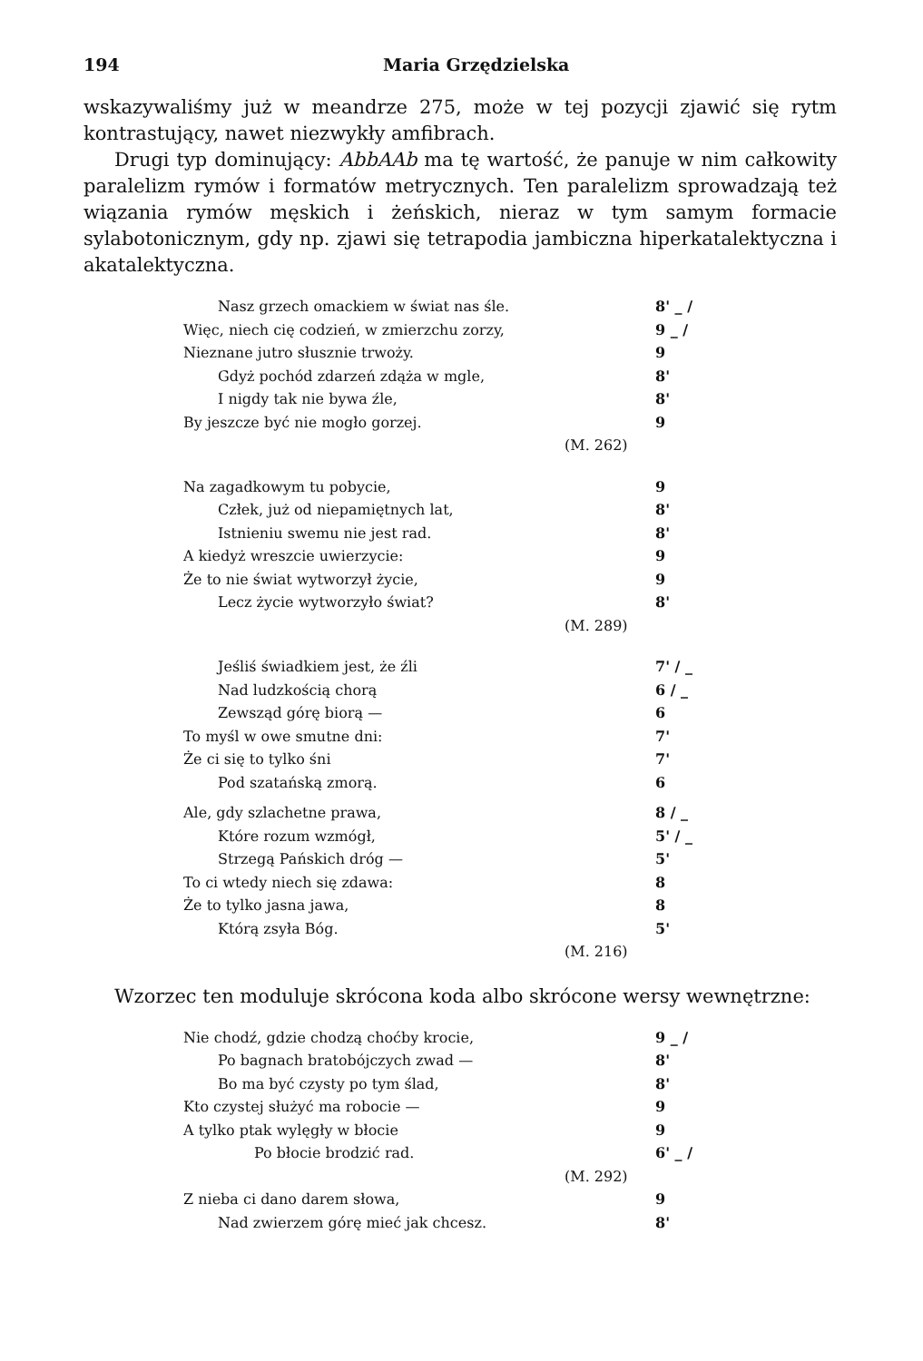194 Maria Grzędzielska
wskazywaliśmy już w meandrze 275, może w tej pozycji zjawić się rytm kontrastujący, nawet niezwykły amfibrach.
Drugi typ dominujący: AbbAAb ma tę wartość, że panuje w nim całkowity paralelizm rymów i formatów metrycznych. Ten paralelizm sprowadzają też wiązania rymów męskich i żeńskich, nieraz w tym samym formacie sylabotonicznym, gdy np. zjawi się tetrapodia jambiczna hiperkatalektyczna i akatalektyczna.
Nasz grzech omackiem w świat nas śle. 8' _ /
Więc, niech cię codzień, w zmierzchu zorzy, 9 _ /
Nieznane jutro słusznie trwoży. 9
Gdyż pochód zdarzeń zdąża w mgle, 8'
I nigdy tak nie bywa źle, 8'
By jeszcze być nie mogło gorzej. 9
(M. 262)
Na zagadkowym tu pobycie, 9
Człek, już od niepamiętnych lat, 8'
Istnieniu swemu nie jest rad. 8'
A kiedyż wreszcie uwierzycie: 9
Że to nie świat wytworzył życie, 9
Lecz życie wytworzyło świat? 8'
(M. 289)
Jeśliś świadkiem jest, że źli 7' / _
Nad ludzkością chorą 6 / _
Zewsząd górę biorą — 6
To myśl w owe smutne dni: 7'
Że ci się to tylko śni 7'
Pod szatańską zmorą. 6
Ale, gdy szlachetne prawa, 8 / _
Które rozum wzmógł, 5' / _
Strzegą Pańskich dróg — 5'
To ci wtedy niech się zdawa: 8
Że to tylko jasna jawa, 8
Którą zsyła Bóg. 5'
(M. 216)
Wzorzec ten moduluje skrócona koda albo skrócone wersy wewnętrzne:
Nie chodź, gdzie chodzą choćby krocie, 9 _ /
Po bagnach bratobójczych zwad — 8'
Bo ma być czysty po tym ślad, 8'
Kto czystej służyć ma robocie — 9
A tylko ptak wylęgły w błocie 9
Po błocie brodzić rad. 6' _ /
(M. 292)
Z nieba ci dano darem słowa, 9
Nad zwierzem górę mieć jak chcesz. 8'